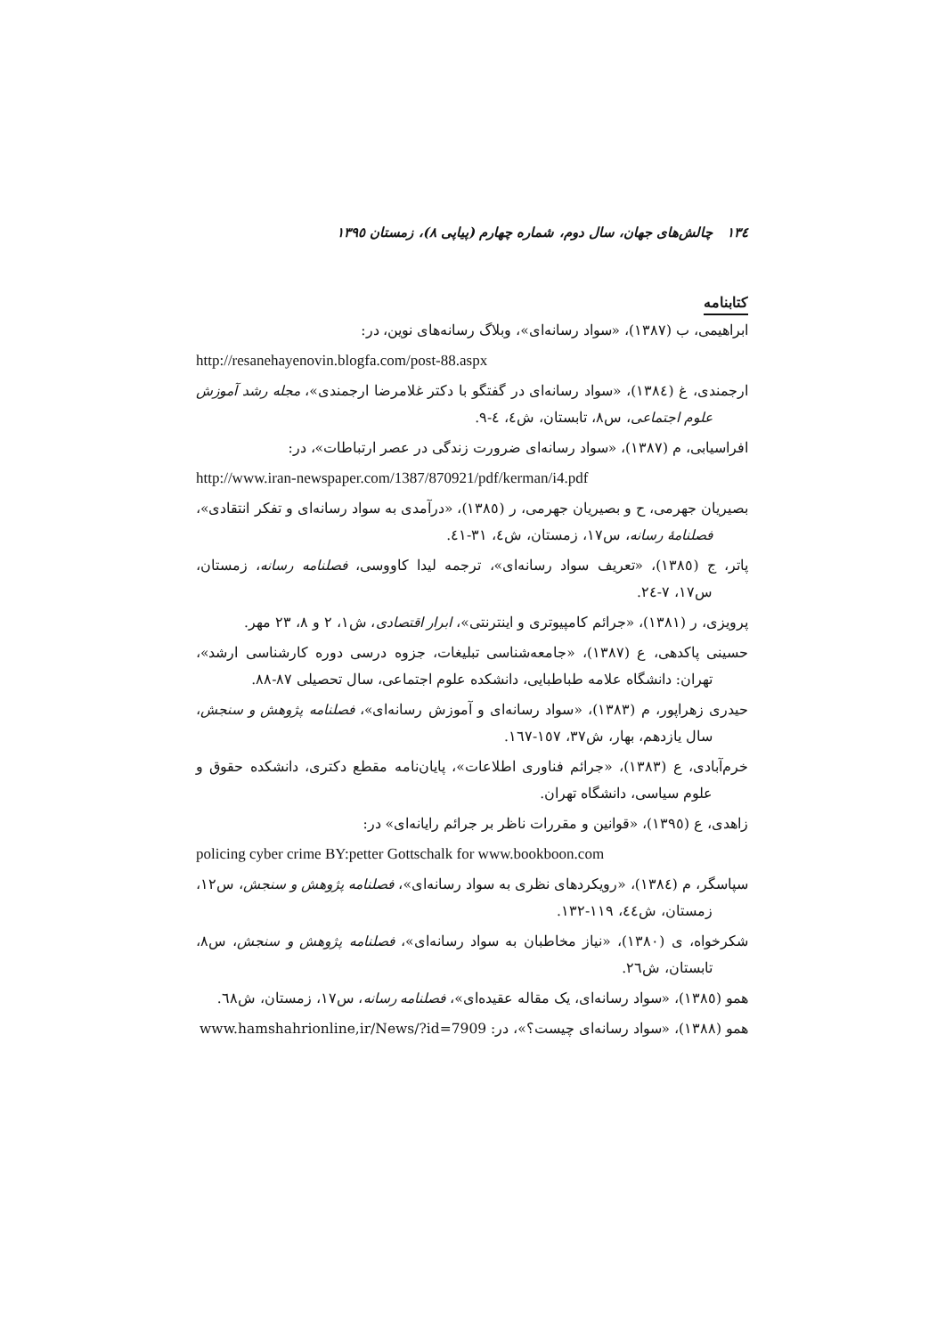١٣٤ چالش‌های جهان، سال دوم، شماره چهارم (پیاپی ٨)، زمستان ١٣٩٥
کتابنامه
ابراهیمی، ب (١٣٨٧)، «سواد رسانه‌ای»، وبلاگ رسانه‌های نوین، در:
http://resanehayenovin.blogfa.com/post-88.aspx
ارجمندی، غ (١٣٨٤)، «سواد رسانه‌ای در گفتگو با دکتر غلامرضا ارجمندی»، مجله رشد آموزش علوم اجتماعی، س٨، تابستان، ش٤، ٤-٩.
افراسیابی، م (١٣٨٧)، «سواد رسانه‌ای ضرورت زندگی در عصر ارتباطات»، در:
http://www.iran-newspaper.com/1387/870921/pdf/kerman/i4.pdf
بصیریان جهرمی، ح و بصیریان جهرمی، ر (١٣٨٥)، «درآمدی به سواد رسانه‌ای و تفکر انتقادی»، فصلنامهٔ رسانه، س١٧، زمستان، ش٤، ٣١-٤١.
پاتر، ج (١٣٨٥)، «تعریف سواد رسانه‌ای»، ترجمه لیدا کاووسی، فصلنامه رسانه، زمستان، س١٧، ٧-٢٤.
پرویزی، ر (١٣٨١)، «جرائم کامپیوتری و اینترنتی»، ابرار اقتصادی، ش١، ٢ و ٨، ٢٣ مهر.
حسینی پاکدهی، ع (١٣٨٧)، «جامعه‌شناسی تبلیغات، جزوه درسی دوره کارشناسی ارشد»، تهران: دانشگاه علامه طباطبایی، دانشکده علوم اجتماعی، سال تحصیلی ٨٧-٨٨.
حیدری زهراپور، م (١٣٨٣)، «سواد رسانه‌ای و آموزش رسانه‌ای»، فصلنامه پژوهش و سنجش، سال یازدهم، بهار، ش٣٧، ١٥٧-١٦٧.
خرم‌آبادی، ع (١٣٨٣)، «جرائم فناوری اطلاعات»، پایان‌نامه مقطع دکتری، دانشکده حقوق و علوم سیاسی، دانشگاه تهران.
زاهدی، ع (١٣٩٥)، «قوانین و مقررات ناظر بر جرائم رایانه‌ای» در:
policing cyber crime BY:petter Gottschalk for www.bookboon.com
سپاسگر، م (١٣٨٤)، «رویکردهای نظری به سواد رسانه‌ای»، فصلنامه پژوهش و سنجش، س١٢، زمستان، ش٤٤، ١١٩-١٣٢.
شکرخواه، ی (١٣٨٠)، «نیاز مخاطبان به سواد رسانه‌ای»، فصلنامه پژوهش و سنجش، س٨، تابستان، ش٢٦.
همو (١٣٨٥)، «سواد رسانه‌ای، یک مقاله عقیده‌ای»، فصلنامه رسانه، س١٧، زمستان، ش٦٨.
همو (١٣٨٨)، «سواد رسانه‌ای چیست؟»، در: www.hamshahrionline,ir/News/?id=7909